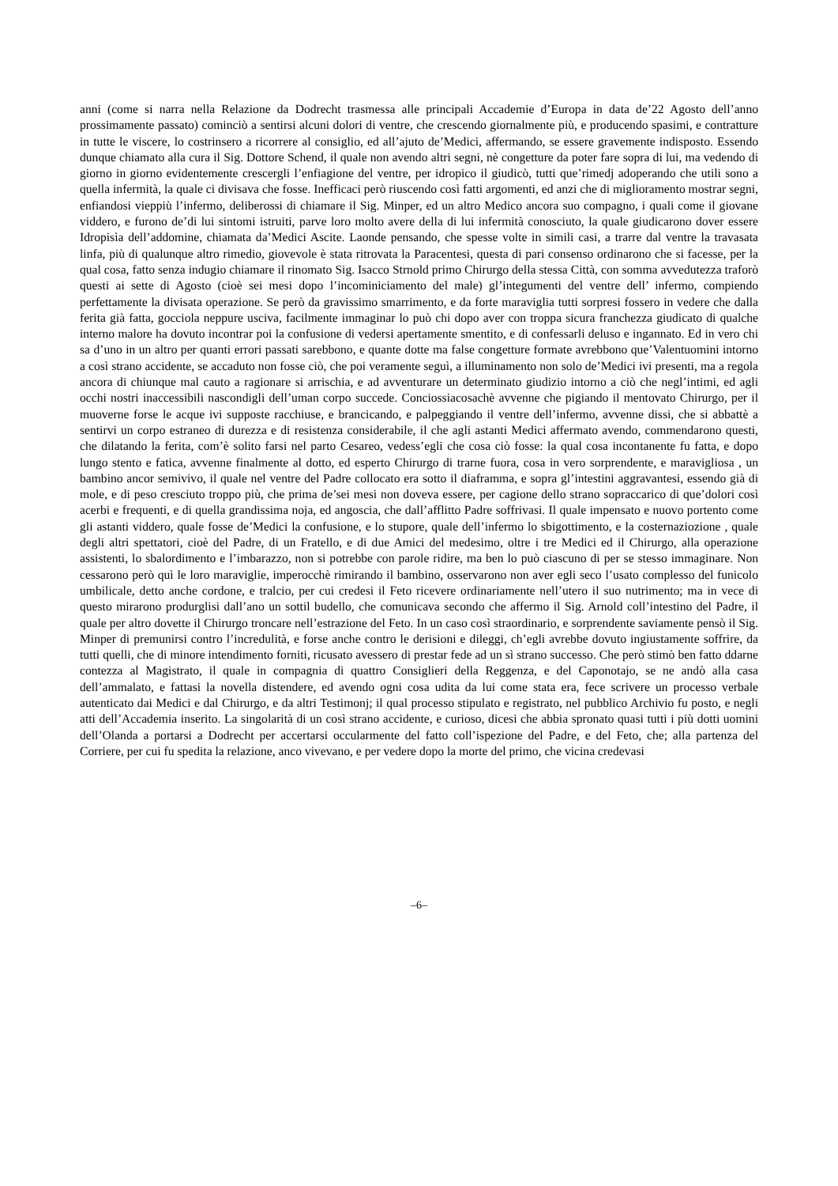anni (come si narra nella Relazione da Dodrecht trasmessa alle principali Accademie d’Europa in data de’22 Agosto dell’anno prossimamente passato) cominciò a sentirsi alcuni dolori di ventre, che crescendo giornalmente più, e producendo spasimi, e contratture in tutte le viscere, lo costrinsero a ricorrere al consiglio, ed all’ajuto de’Medici, affermando, se essere gravemente indisposto. Essendo dunque chiamato alla cura il Sig. Dottore Schend, il quale non avendo altri segni, nè congetture da poter fare sopra di lui, ma vedendo di giorno in giorno evidentemente crescergli l’enfiagione del ventre, per idropico il giudicò, tutti que’rimedj adoperando che utili sono a quella infermità, la quale ci divisava che fosse. Inefficaci però riuscendo così fatti argomenti, ed anzi che di miglioramento mostrar segni, enfiandosi vieppiù l’infermo, deliberossi di chiamare il Sig. Minper, ed un altro Medico ancora suo compagno, i quali come il giovane viddero, e furono de’di lui sintomi istruiti, parve loro molto avere della di lui infermità conosciuto, la quale giudicarono dover essere Idropisìa dell’addomine, chiamata da’Medici Ascite. Laonde pensando, che spesse volte in simili casi, a trarre dal ventre la travasata linfa, più di qualunque altro rimedio, giovevole è stata ritrovata la Paracentesi, questa di pari consenso ordinarono che si facesse, per la qual cosa, fatto senza indugio chiamare il rinomato Sig. Isacco Strnold primo Chirurgo della stessa Città, con somma avvedutezza traforò questi ai sette di Agosto (cioè sei mesi dopo l’incominiciamento del male) gl’integumenti del ventre dell’ infermo, compiendo perfettamente la divisata operazione. Se però da gravissimo smarrimento, e da forte maraviglia tutti sorpresi fossero in vedere che dalla ferita già fatta, gocciola neppure usciva, facilmente immaginar lo può chi dopo aver con troppa sicura franchezza giudicato di qualche interno malore ha dovuto incontrar poi la confusione di vedersi apertamente smentito, e di confessarli deluso e ingannato. Ed in vero chi sa d’uno in un altro per quanti errori passati sarebbono, e quante dotte ma false congetture formate avrebbono que’Valentuomini intorno a così strano accidente, se accaduto non fosse ciò, che poi veramente seguì, a illuminamento non solo de’Medici ivi presenti, ma a regola ancora di chiunque mal cauto a ragionare si arrischia, e ad avventurare un determinato giudizio intorno a ciò che negl’intimi, ed agli occhi nostri inaccessibili nascondigli dell’uman corpo succede. Conciossiacosachè avvenne che pigiando il mentovato Chirurgo, per il muoverne forse le acque ivi supposte racchiuse, e brancicando, e palpeggiando il ventre dell’infermo, avvenne dissi, che si abbattè a sentirvi un corpo estraneo di durezza e di resistenza considerabile, il che agli astanti Medici affermato avendo, commendarono questi, che dilatando la ferita, com’è solito farsi nel parto Cesareo, vedess’egli che cosa ciò fosse: la qual cosa incontanente fu fatta, e dopo lungo stento e fatica, avvenne finalmente al dotto, ed esperto Chirurgo di trarne fuora, cosa in vero sorprendente, e maravigliosa , un bambino ancor semivivo, il quale nel ventre del Padre collocato era sotto il diaframma, e sopra gl’intestini aggravantesi, essendo già di mole, e di peso cresciuto troppo più, che prima de’sei mesi non doveva essere, per cagione dello strano sopraccarico di que’dolori così acerbi e frequenti, e di quella grandissima noja, ed angoscia, che dall’afflitto Padre soffrivasi. Il quale impensato e nuovo portento come gli astanti viddero, quale fosse de’Medici la confusione, e lo stupore, quale dell’infermo lo sbigottimento, e la costernaziozione , quale degli altri spettatori, cioè del Padre, di un Fratello, e di due Amici del medesimo, oltre i tre Medici ed il Chirurgo, alla operazione assistenti, lo sbalordimento e l’imbarazzo, non si potrebbe con parole ridire, ma ben lo può ciascuno di per se stesso immaginare. Non cessarono però quì le loro maraviglie, imperocchè rimirando il bambino, osservarono non aver egli seco l’usato complesso del funicolo umbilicale, detto anche cordone, e tralcio, per cui credesi il Feto ricevere ordinariamente nell’utero il suo nutrimento; ma in vece di questo mirarono produrglisi dall’ano un sottil budello, che comunicava secondo che affermo il Sig. Arnold coll’intestino del Padre, il quale per altro dovette il Chirurgo troncare nell’estrazione del Feto. In un caso così straordinario, e sorprendente saviamente pensò il Sig. Minper di premunirsi contro l’incredulità, e forse anche contro le derisioni e dileggi, ch’egli avrebbe dovuto ingiustamente soffrire, da tutti quelli, che di minore intendimento forniti, ricusato avessero di prestar fede ad un sì strano successo. Che però stimò ben fatto ddarne contezza al Magistrato, il quale in compagnia di quattro Consiglieri della Reggenza, e del Caponotajo, se ne andò alla casa dell’ammalato, e fattasi la novella distendere, ed avendo ogni cosa udita da lui come stata era, fece scrivere un processo verbale autenticato dai Medici e dal Chirurgo, e da altri Testimonj; il qual processo stipulato e registrato, nel pubblico Archivio fu posto, e negli atti dell’Accademia inserito. La singolarità di un così strano accidente, e curioso, dicesi che abbia spronato quasi tutti i più dotti uomini dell’Olanda a portarsi a Dodrecht per accertarsi occularmente del fatto coll’ispezione del Padre, e del Feto, che; alla partenza del Corriere, per cui fu spedita la relazione, anco vivevano, e per vedere dopo la morte del primo, che vicina credevasi
–6–